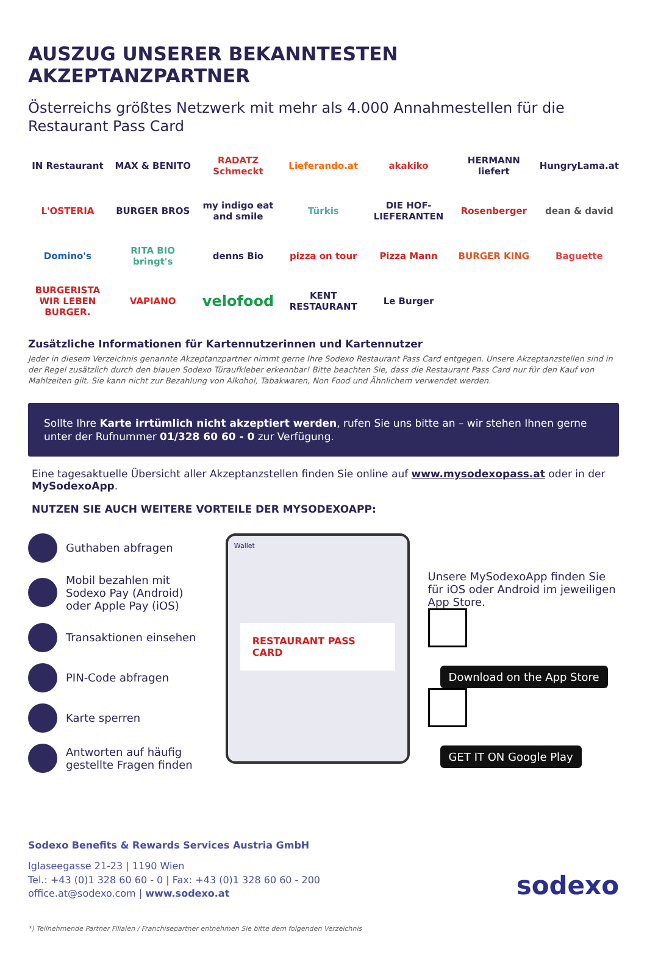AUSZUG UNSERER BEKANNTESTEN AKZEPTANZPARTNER
Österreichs größtes Netzwerk mit mehr als 4.000 Annahmestellen für die Restaurant Pass Card
IN Restaurant
MAX & BENITO
RADATZ Schmeckt
Lieferando.at
akakiko
HERMANN liefert
HungryLama.at
L'OSTERIA
BURGER BROS
my indigo eat and smile
Türkis
DIE HOF-LIEFERANTEN
Rosenberger
dean & david
Domino's
RITA BIO bringt's
denns Bio
pizza on tour
Pizza Mann
BURGER KING
Baguette
BURGERISTA WIR LEBEN BURGER.
VAPIANO
velofood
KENT RESTAURANT
Le Burger
Zusätzliche Informationen für Kartennutzerinnen und Kartennutzer
Jeder in diesem Verzeichnis genannte Akzeptanzpartner nimmt gerne Ihre Sodexo Restaurant Pass Card entgegen. Unsere Akzeptanzstellen sind in der Regel zusätzlich durch den blauen Sodexo Türaufkleber erkennbar! Bitte beachten Sie, dass die Restaurant Pass Card nur für den Kauf von Mahlzeiten gilt. Sie kann nicht zur Bezahlung von Alkohol, Tabakwaren, Non Food und Ähnlichem verwendet werden.
Sollte Ihre Karte irrtümlich nicht akzeptiert werden, rufen Sie uns bitte an – wir stehen Ihnen gerne unter der Rufnummer 01/328 60 60 - 0 zur Verfügung.
Eine tagesaktuelle Übersicht aller Akzeptanzstellen finden Sie online auf www.mysodexopass.at oder in der MySodexoApp.
NUTZEN SIE AUCH WEITERE VORTEILE DER MYSODEXOAPP:
Guthaben abfragen
Mobil bezahlen mit Sodexo Pay (Android) oder Apple Pay (iOS)
Transaktionen einsehen
PIN-Code abfragen
Karte sperren
Antworten auf häufig gestellte Fragen finden
Wallet
RESTAURANT PASS CARD
Unsere MySodexoApp finden Sie für iOS oder Android im jeweiligen App Store.
Download on the App Store
GET IT ON Google Play
Sodexo Benefits & Rewards Services Austria GmbH
Iglaseegasse 21-23 | 1190 Wien
Tel.: +43 (0)1 328 60 60 - 0 | Fax: +43 (0)1 328 60 60 - 200
office.at@sodexo.com | www.sodexo.at
sodexo
*) Teilnehmende Partner Filialen / Franchisepartner entnehmen Sie bitte dem folgenden Verzeichnis